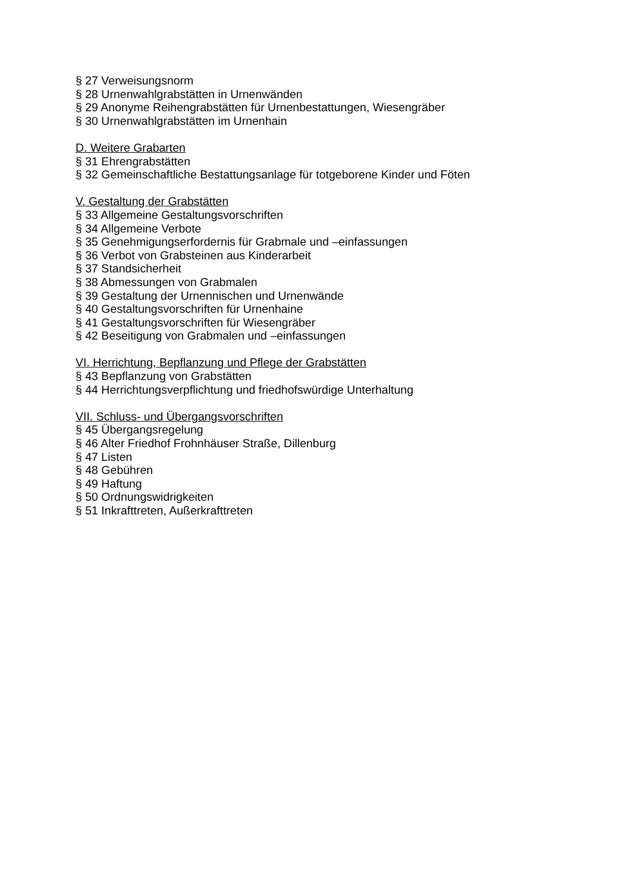§ 27 Verweisungsnorm
§ 28 Urnenwahlgrabstätten in Urnenwänden
§ 29 Anonyme Reihengrabstätten für Urnenbestattungen, Wiesengräber
§ 30 Urnenwahlgrabstätten im Urnenhain
D. Weitere Grabarten
§ 31 Ehrengrabstätten
§ 32 Gemeinschaftliche Bestattungsanlage für totgeborene Kinder und Föten
V. Gestaltung der Grabstätten
§ 33 Allgemeine Gestaltungsvorschriften
§ 34 Allgemeine Verbote
§ 35 Genehmigungserfordernis für Grabmale und –einfassungen
§ 36 Verbot von Grabsteinen aus Kinderarbeit
§ 37 Standsicherheit
§ 38 Abmessungen von Grabmalen
§ 39 Gestaltung der Urnennischen und Urnenwände
§ 40 Gestaltungsvorschriften für Urnenhaine
§ 41 Gestaltungsvorschriften für Wiesengräber
§ 42 Beseitigung von Grabmalen und –einfassungen
VI. Herrichtung, Bepflanzung und Pflege der Grabstätten
§ 43 Bepflanzung von Grabstätten
§ 44 Herrichtungsverpflichtung und friedhofswürdige Unterhaltung
VII. Schluss- und Übergangsvorschriften
§ 45 Übergangsregelung
§ 46 Alter Friedhof Frohnhäuser Straße, Dillenburg
§ 47 Listen
§ 48 Gebühren
§ 49 Haftung
§ 50 Ordnungswidrigkeiten
§ 51 Inkrafttreten, Außerkrafttreten